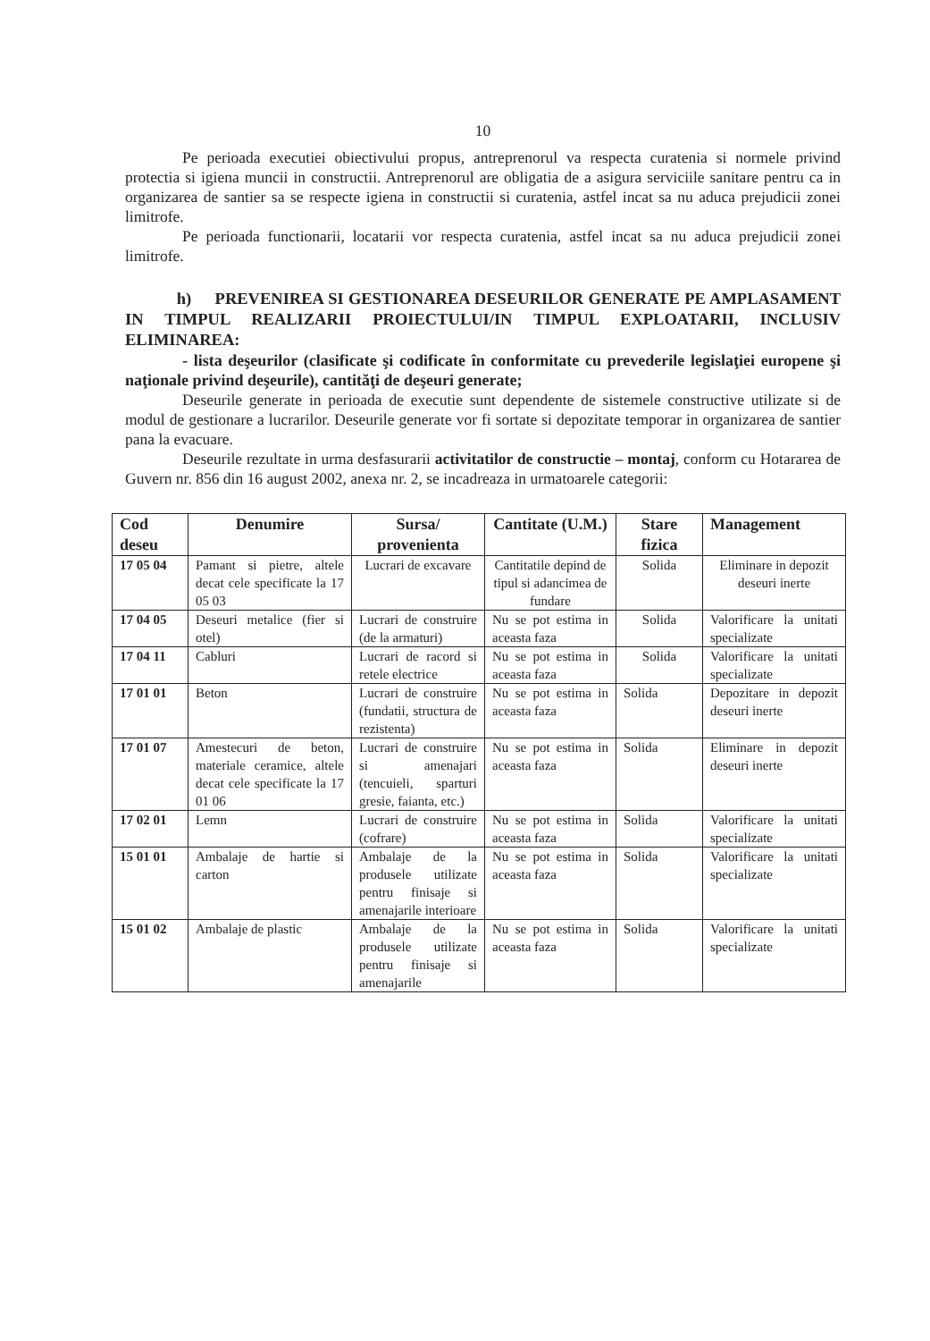10
Pe perioada executiei obiectivului propus, antreprenorul va respecta curatenia si normele privind protectia si igiena muncii in constructii. Antreprenorul are obligatia de a asigura serviciile sanitare pentru ca in organizarea de santier sa se respecte igiena in constructii si curatenia, astfel incat sa nu aduca prejudicii zonei limitrofe.
Pe perioada functionarii, locatarii vor respecta curatenia, astfel incat sa nu aduca prejudicii zonei limitrofe.
h) PREVENIREA SI GESTIONAREA DESEURILOR GENERATE PE AMPLASAMENT IN TIMPUL REALIZARII PROIECTULUI/IN TIMPUL EXPLOATARII, INCLUSIV ELIMINAREA:
- lista deşeurilor (clasificate şi codificate în conformitate cu prevederile legislaţiei europene şi naţionale privind deşeurile), cantităţi de deşeuri generate;
Deseurile generate in perioada de executie sunt dependente de sistemele constructive utilizate si de modul de gestionare a lucrarilor. Deseurile generate vor fi sortate si depozitate temporar in organizarea de santier pana la evacuare.
Deseurile rezultate in urma desfasurarii activitatilor de constructie – montaj, conform cu Hotararea de Guvern nr. 856 din 16 august 2002, anexa nr. 2, se incadreaza in urmatoarele categorii:
| Cod deseu | Denumire | Sursa/ provenienta | Cantitate (U.M.) | Stare fizica | Management |
| --- | --- | --- | --- | --- | --- |
| 17 05 04 | Pamant si pietre, altele decat cele specificate la 17 05 03 | Lucrari de excavare | Cantitatile depind de tipul si adancimea de fundare | Solida | Eliminare in depozit deseuri inerte |
| 17 04 05 | Deseuri metalice (fier si otel) | Lucrari de construire (de la armaturi) | Nu se pot estima in aceasta faza | Solida | Valorificare la unitati specializate |
| 17 04 11 | Cabluri | Lucrari de racord si retele electrice | Nu se pot estima in aceasta faza | Solida | Valorificare la unitati specializate |
| 17 01 01 | Beton | Lucrari de construire (fundatii, structura de rezistenta) | Nu se pot estima in aceasta faza | Solida | Depozitare in depozit deseuri inerte |
| 17 01 07 | Amestecuri de beton, materiale ceramice, altele decat cele specificate la 17 01 06 | Lucrari de construire si amenajari (tencuieli, sparturi gresie, faianta, etc.) | Nu se pot estima in aceasta faza | Solida | Eliminare in depozit deseuri inerte |
| 17 02 01 | Lemn | Lucrari de construire (cofrare) | Nu se pot estima in aceasta faza | Solida | Valorificare la unitati specializate |
| 15 01 01 | Ambalaje de hartie si carton | Ambalaje de la produsele utilizate pentru finisaje si amenajarile interioare | Nu se pot estima in aceasta faza | Solida | Valorificare la unitati specializate |
| 15 01 02 | Ambalaje de plastic | Ambalaje de la produsele utilizate pentru finisaje si amenajarile | Nu se pot estima in aceasta faza | Solida | Valorificare la unitati specializate |